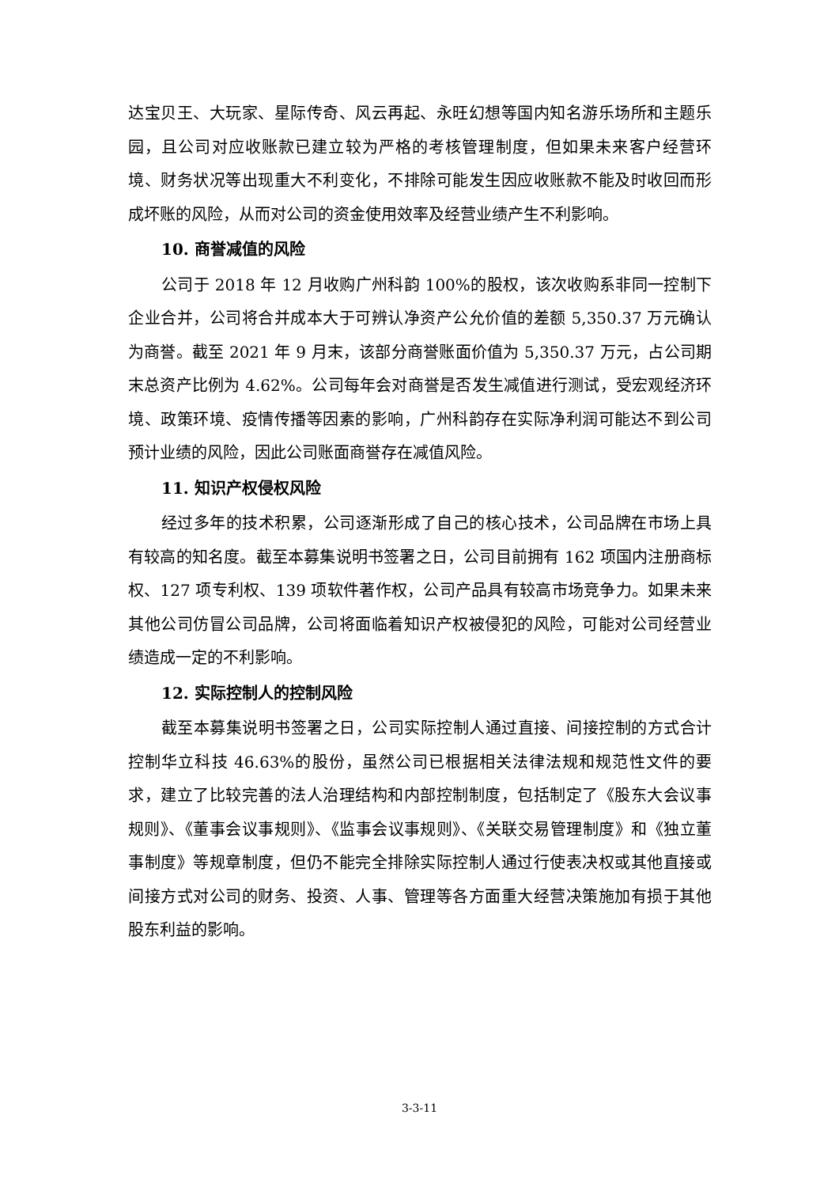达宝贝王、大玩家、星际传奇、风云再起、永旺幻想等国内知名游乐场所和主题乐园，且公司对应收账款已建立较为严格的考核管理制度，但如果未来客户经营环境、财务状况等出现重大不利变化，不排除可能发生因应收账款不能及时收回而形成坏账的风险，从而对公司的资金使用效率及经营业绩产生不利影响。
10. 商誉减值的风险
公司于 2018 年 12 月收购广州科韵 100%的股权，该次收购系非同一控制下企业合并，公司将合并成本大于可辨认净资产公允价值的差额 5,350.37 万元确认为商誉。截至 2021 年 9 月末，该部分商誉账面价值为 5,350.37 万元，占公司期末总资产比例为 4.62%。公司每年会对商誉是否发生减值进行测试，受宏观经济环境、政策环境、疫情传播等因素的影响，广州科韵存在实际净利润可能达不到公司预计业绩的风险，因此公司账面商誉存在减值风险。
11. 知识产权侵权风险
经过多年的技术积累，公司逐渐形成了自己的核心技术，公司品牌在市场上具有较高的知名度。截至本募集说明书签署之日，公司目前拥有 162 项国内注册商标权、127 项专利权、139 项软件著作权，公司产品具有较高市场竞争力。如果未来其他公司仿冒公司品牌，公司将面临着知识产权被侵犯的风险，可能对公司经营业绩造成一定的不利影响。
12. 实际控制人的控制风险
截至本募集说明书签署之日，公司实际控制人通过直接、间接控制的方式合计控制华立科技 46.63%的股份，虽然公司已根据相关法律法规和规范性文件的要求，建立了比较完善的法人治理结构和内部控制制度，包括制定了《股东大会议事规则》、《董事会议事规则》、《监事会议事规则》、《关联交易管理制度》和《独立董事制度》等规章制度，但仍不能完全排除实际控制人通过行使表决权或其他直接或间接方式对公司的财务、投资、人事、管理等各方面重大经营决策施加有损于其他股东利益的影响。
3-3-11